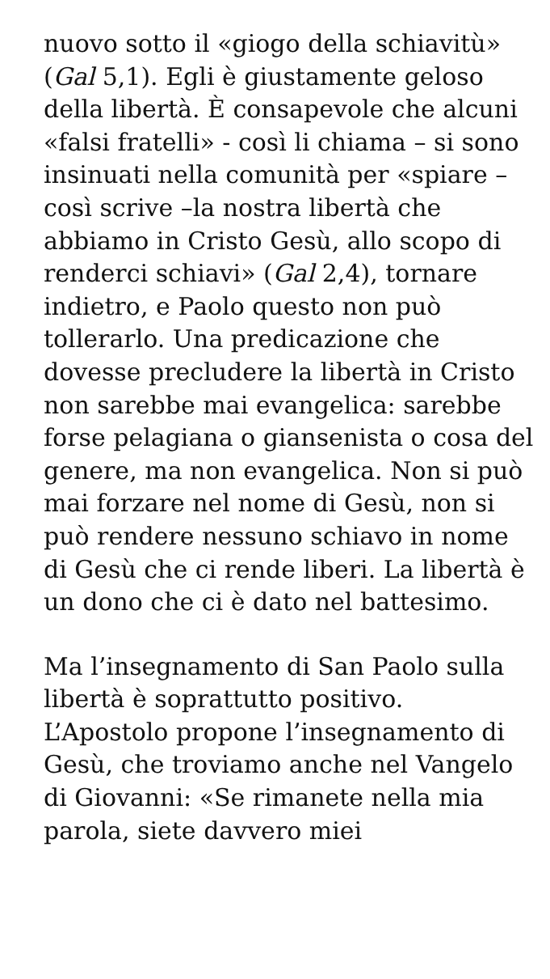nuovo sotto il «giogo della schiavitù» (Gal 5,1). Egli è giustamente geloso della libertà. È consapevole che alcuni «falsi fratelli» - così li chiama – si sono insinuati nella comunità per «spiare – così scrive –la nostra libertà che abbiamo in Cristo Gesù, allo scopo di renderci schiavi» (Gal 2,4), tornare indietro, e Paolo questo non può tollerarlo. Una predicazione che dovesse precludere la libertà in Cristo non sarebbe mai evangelica: sarebbe forse pelagiana o giansenista o cosa del genere, ma non evangelica. Non si può mai forzare nel nome di Gesù, non si può rendere nessuno schiavo in nome di Gesù che ci rende liberi. La libertà è un dono che ci è dato nel battesimo.
Ma l’insegnamento di San Paolo sulla libertà è soprattutto positivo. L’Apostolo propone l’insegnamento di Gesù, che troviamo anche nel Vangelo di Giovanni: «Se rimanete nella mia parola, siete davvero miei